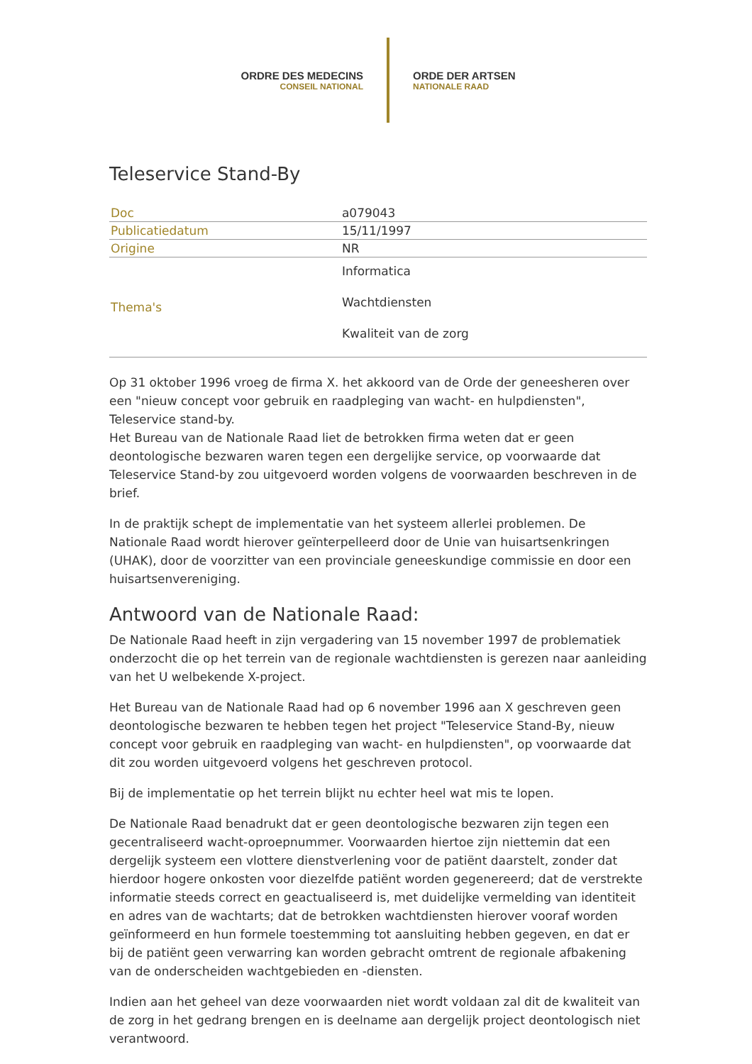ORDRE DES MEDECINS
CONSEIL NATIONAL
ORDE DER ARTSEN
NATIONALE RAAD
Teleservice Stand-By
| Doc | a079043 |
| Publicatiedatum | 15/11/1997 |
| Origine | NR |
| Thema's | Informatica Wachtdiensten Kwaliteit van de zorg |
Op 31 oktober 1996 vroeg de firma X. het akkoord van de Orde der geneesheren over een "nieuw concept voor gebruik en raadpleging van wacht- en hulpdiensten", Teleservice stand-by.
Het Bureau van de Nationale Raad liet de betrokken firma weten dat er geen deontologische bezwaren waren tegen een dergelijke service, op voorwaarde dat Teleservice Stand-by zou uitgevoerd worden volgens de voorwaarden beschreven in de brief.
In de praktijk schept de implementatie van het systeem allerlei problemen. De Nationale Raad wordt hierover geïnterpelleerd door de Unie van huisartsenkringen (UHAK), door de voorzitter van een provinciale geneeskundige commissie en door een huisartsenvereniging.
Antwoord van de Nationale Raad:
De Nationale Raad heeft in zijn vergadering van 15 november 1997 de problematiek onderzocht die op het terrein van de regionale wachtdiensten is gerezen naar aanleiding van het U welbekende X-project.
Het Bureau van de Nationale Raad had op 6 november 1996 aan X geschreven geen deontologische bezwaren te hebben tegen het project "Teleservice Stand-By, nieuw concept voor gebruik en raadpleging van wacht- en hulpdiensten", op voorwaarde dat dit zou worden uitgevoerd volgens het geschreven protocol.
Bij de implementatie op het terrein blijkt nu echter heel wat mis te lopen.
De Nationale Raad benadrukt dat er geen deontologische bezwaren zijn tegen een gecentraliseerd wacht-oproepnummer. Voorwaarden hiertoe zijn niettemin dat een dergelijk systeem een vlottere dienstverlening voor de patiënt daarstelt, zonder dat hierdoor hogere onkosten voor diezelfde patiënt worden gegenereerd; dat de verstrekte informatie steeds correct en geactualiseerd is, met duidelijke vermelding van identiteit en adres van de wachtarts; dat de betrokken wachtdiensten hierover vooraf worden geïnformeerd en hun formele toestemming tot aansluiting hebben gegeven, en dat er bij de patiënt geen verwarring kan worden gebracht omtrent de regionale afbakening van de onderscheiden wachtgebieden en -diensten.
Indien aan het geheel van deze voorwaarden niet wordt voldaan zal dit de kwaliteit van de zorg in het gedrang brengen en is deelname aan dergelijk project deontologisch niet verantwoord.